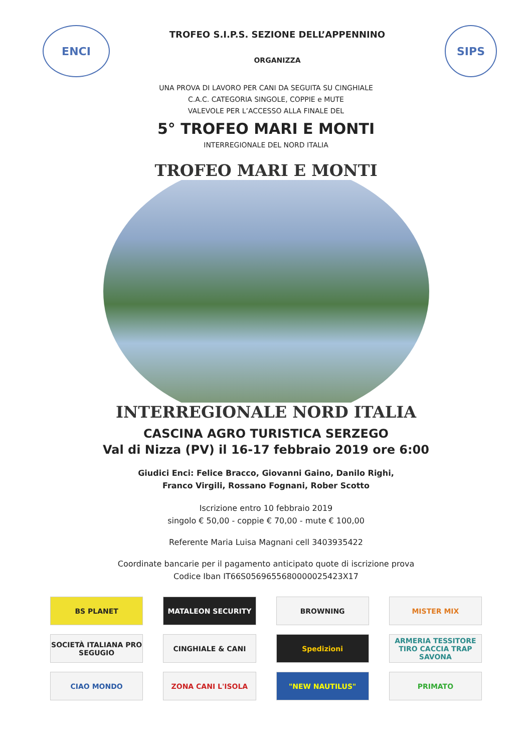ENCI
TROFEO S.I.P.S. SEZIONE DELL’APPENNINO
ORGANIZZA
SIPS
UNA PROVA DI LAVORO PER CANI DA SEGUITA SU CINGHIALE
C.A.C. CATEGORIA SINGOLE, COPPIE e MUTE
VALEVOLE PER L’ACCESSO ALLA FINALE DEL
5° TROFEO MARI E MONTI
INTERREGIONALE DEL NORD ITALIA
TROFEO MARI E MONTI
INTERREGIONALE NORD ITALIA
CASCINA AGRO TURISTICA SERZEGO
Val di Nizza (PV) il 16-17 febbraio 2019 ore 6:00
Giudici Enci: Felice Bracco, Giovanni Gaino, Danilo Righi,
Franco Virgili, Rossano Fognani, Rober Scotto
Iscrizione entro 10 febbraio 2019
singolo € 50,00 - coppie € 70,00 - mute € 100,00
Referente Maria Luisa Magnani cell 3403935422
Coordinate bancarie per il pagamento anticipato quote di iscrizione prova
Codice Iban IT66S0569655680000025423X17
BS PLANET
MATALEON SECURITY
BROWNING
MISTER MIX
SOCIETÀ ITALIANA PRO SEGUGIO
CINGHIALE & CANI
Spedizioni
ARMERIA TESSITORE
TIRO CACCIA TRAP
SAVONA
CIAO MONDO
ZONA CANI L'ISOLA
"NEW NAUTILUS"
PRIMATO